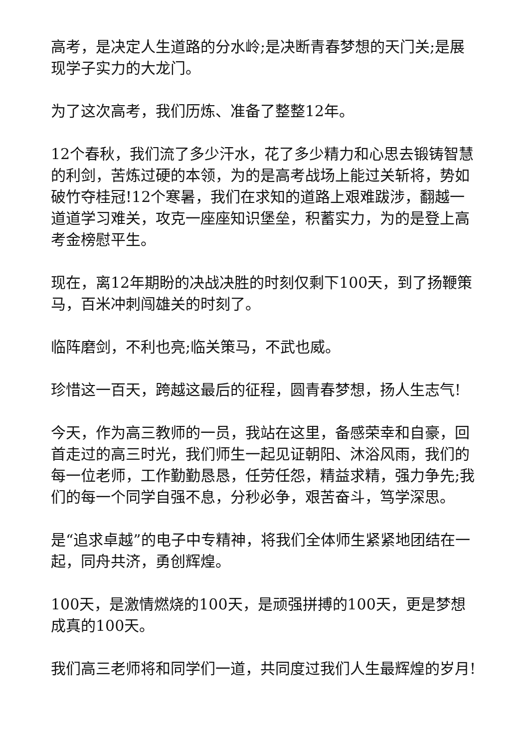高考，是决定人生道路的分水岭;是决断青春梦想的天门关;是展现学子实力的大龙门。
为了这次高考，我们历炼、准备了整整12年。
12个春秋，我们流了多少汗水，花了多少精力和心思去锻铸智慧的利剑，苦炼过硬的本领，为的是高考战场上能过关斩将，势如破竹夺桂冠!12个寒暑，我们在求知的道路上艰难跋涉，翻越一道道学习难关，攻克一座座知识堡垒，积蓄实力，为的是登上高考金榜慰平生。
现在，离12年期盼的决战决胜的时刻仅剩下100天，到了扬鞭策马，百米冲刺闯雄关的时刻了。
临阵磨剑，不利也亮;临关策马，不武也威。
珍惜这一百天，跨越这最后的征程，圆青春梦想，扬人生志气!
今天，作为高三教师的一员，我站在这里，备感荣幸和自豪，回首走过的高三时光，我们师生一起见证朝阳、沐浴风雨，我们的每一位老师，工作勤勤恳恳，任劳任怨，精益求精，强力争先;我们的每一个同学自强不息，分秒必争，艰苦奋斗，笃学深思。
是“追求卓越”的电子中专精神，将我们全体师生紧紧地团结在一起，同舟共济，勇创辉煌。
100天，是激情燃烧的100天，是顽强拼搏的100天，更是梦想成真的100天。
我们高三老师将和同学们一道，共同度过我们人生最辉煌的岁月!